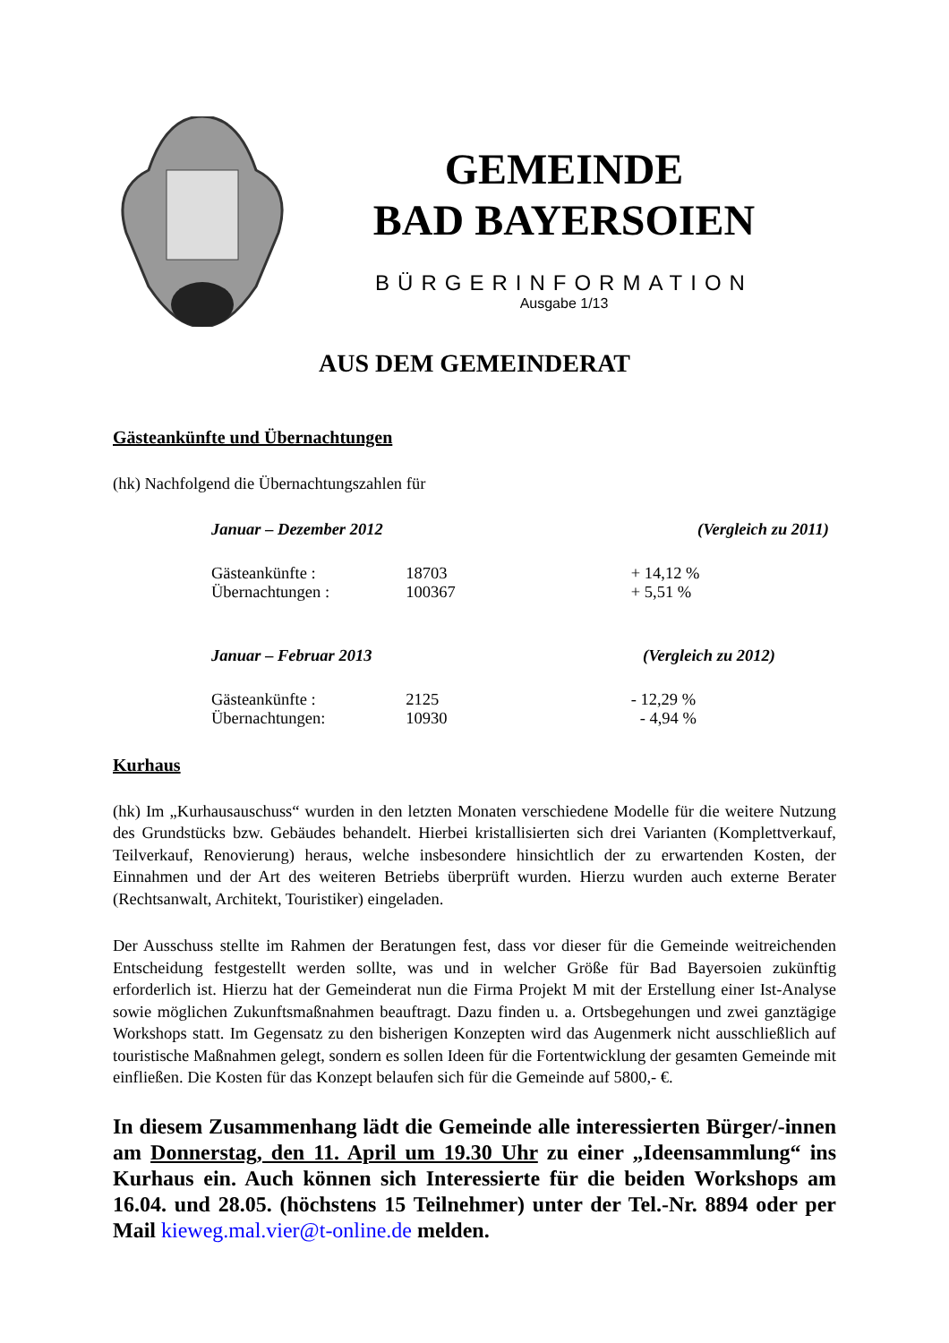GEMEINDE
BAD BAYERSOIEN
BÜRGERINFORMATION
Ausgabe 1/13
AUS DEM GEMEINDERAT
Gästeankünfte und Übernachtungen
(hk) Nachfolgend die Übernachtungszahlen für
| Januar – Dezember 2012 | | (Vergleich zu 2011) |
| --- | --- | --- |
| Gästeankünfte : | 18703 | + 14,12 % |
| Übernachtungen : | 100367 | + 5,51 % |
| Januar – Februar 2013 | | (Vergleich zu 2012) |
| Gästeankünfte : | 2125 | - 12,29 % |
| Übernachtungen: | 10930 | - 4,94 % |
Kurhaus
(hk) Im „Kurhausauschuss“ wurden in den letzten Monaten verschiedene Modelle für die weitere Nutzung des Grundstücks bzw. Gebäudes behandelt. Hierbei kristallisierten sich drei Varianten (Komplettverkauf, Teilverkauf, Renovierung) heraus, welche insbesondere hinsichtlich der zu erwartenden Kosten, der Einnahmen und der Art des weiteren Betriebs überprüft wurden. Hierzu wurden auch externe Berater (Rechtsanwalt, Architekt, Touristiker) eingeladen.
Der Ausschuss stellte im Rahmen der Beratungen fest, dass vor dieser für die Gemeinde weitreichenden Entscheidung festgestellt werden sollte, was und in welcher Größe für Bad Bayersoien zukünftig erforderlich ist. Hierzu hat der Gemeinderat nun die Firma Projekt M mit der Erstellung einer Ist-Analyse sowie möglichen Zukunftsmaßnahmen beauftragt. Dazu finden u. a. Ortsbegehungen und zwei ganztägige Workshops statt. Im Gegensatz zu den bisherigen Konzepten wird das Augenmerk nicht ausschließlich auf touristische Maßnahmen gelegt, sondern es sollen Ideen für die Fortentwicklung der gesamten Gemeinde mit einfließen. Die Kosten für das Konzept belaufen sich für die Gemeinde auf 5800,- €.
In diesem Zusammenhang lädt die Gemeinde alle interessierten Bürger/-innen am Donnerstag, den 11. April um 19.30 Uhr zu einer „Ideensammlung“ ins Kurhaus ein. Auch können sich Interessierte für die beiden Workshops am 16.04. und 28.05. (höchstens 15 Teilnehmer) unter der Tel.-Nr. 8894 oder per Mail kieweg.mal.vier@t-online.de melden.